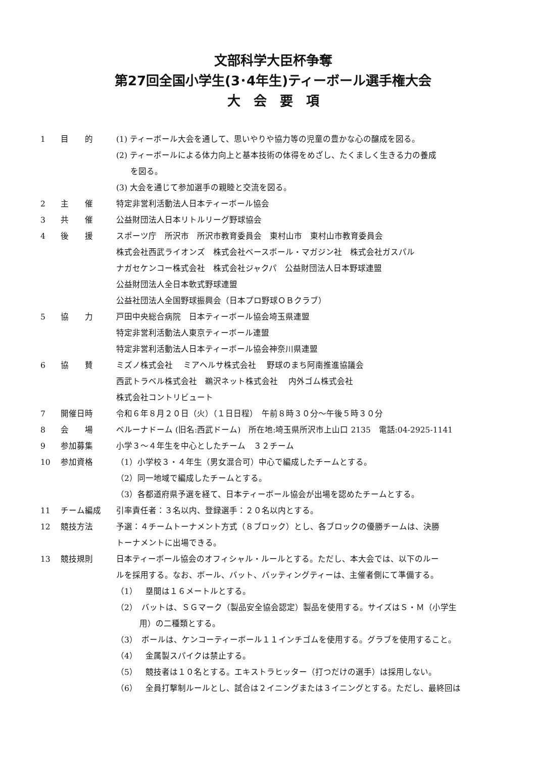文部科学大臣杯争奪
第27回全国小学生(3･4年生)ティーボール選手権大会
大　会　要　項
1 目　　的 (1) ティーボール大会を通して、思いやりや協力等の児童の豊かな心の醸成を図る。
(2) ティーボールによる体力向上と基本技術の体得をめざし、たくましく生きる力の養成
を図る。
(3) 大会を通じて参加選手の親睦と交流を図る。
2 主　　催 特定非営利活動法人日本ティーボール協会
3 共　　催 公益財団法人日本リトルリーグ野球協会
4 後　　援 スポーツ庁　所沢市　所沢市教育委員会　東村山市　東村山市教育委員会
株式会社西武ライオンズ　株式会社ベースボール・マガジン社　株式会社ガスパル
ナガセケンコー株式会社　株式会社ジャクパ　公益財団法人日本野球連盟
公益財団法人全日本軟式野球連盟
公益社団法人全国野球振興会（日本プロ野球ＯＢクラブ）
5 協　　力 戸田中央総合病院　日本ティーボール協会埼玉県連盟
特定非営利活動法人東京ティーボール連盟
特定非営利活動法人日本ティーボール協会神奈川県連盟
6 協　　賛 ミズノ株式会社　 ミアヘルサ株式会社　 野球のまち阿南推進協議会
西武トラベル株式会社　鵜沢ネット株式会社　 内外ゴム株式会社
株式会社コントリビュート
7 開催日時 令和６年８月２０日（火）（１日日程）　午前８時３０分～午後５時３０分
8 会　　場 ベルーナドーム (旧名:西武ドーム)　所在地:埼玉県所沢市上山口 2135　電話:04-2925-1141
9 参加募集 小学３～４年生を中心としたチーム　３２チーム
10 参加資格 （1）小学校３・４年生（男女混合可）中心で編成したチームとする。
（2）同一地域で編成したチームとする。
（3）各都道府県予選を経て、日本ティーボール協会が出場を認めたチームとする。
11 チーム編成 引率責任者：３名以内、登録選手：２０名以内とする。
12 競技方法 予選：４チームトーナメント方式（８ブロック）とし、各ブロックの優勝チームは、決勝
トーナメントに出場できる。
13 競技規則 日本ティーボール協会のオフィシャル・ルールとする。ただし、本大会では、以下のルー
ルを採用する。なお、ボール、バット、バッティングティーは、主催者側にて準備する。
（1）　塁間は１６メートルとする。
（2）　バットは、ＳＧマーク（製品安全協会認定）製品を使用する。サイズはＳ・Ｍ（小学生
用）の二種類とする。
（3）　ボールは、ケンコーティーボール１１インチゴムを使用する。グラブを使用すること。
（4）　金属製スパイクは禁止する。
（5）　競技者は１０名とする。エキストラヒッター（打つだけの選手）は採用しない。
（6）　全員打撃制ルールとし、試合は２イニングまたは３イニングとする。ただし、最終回は